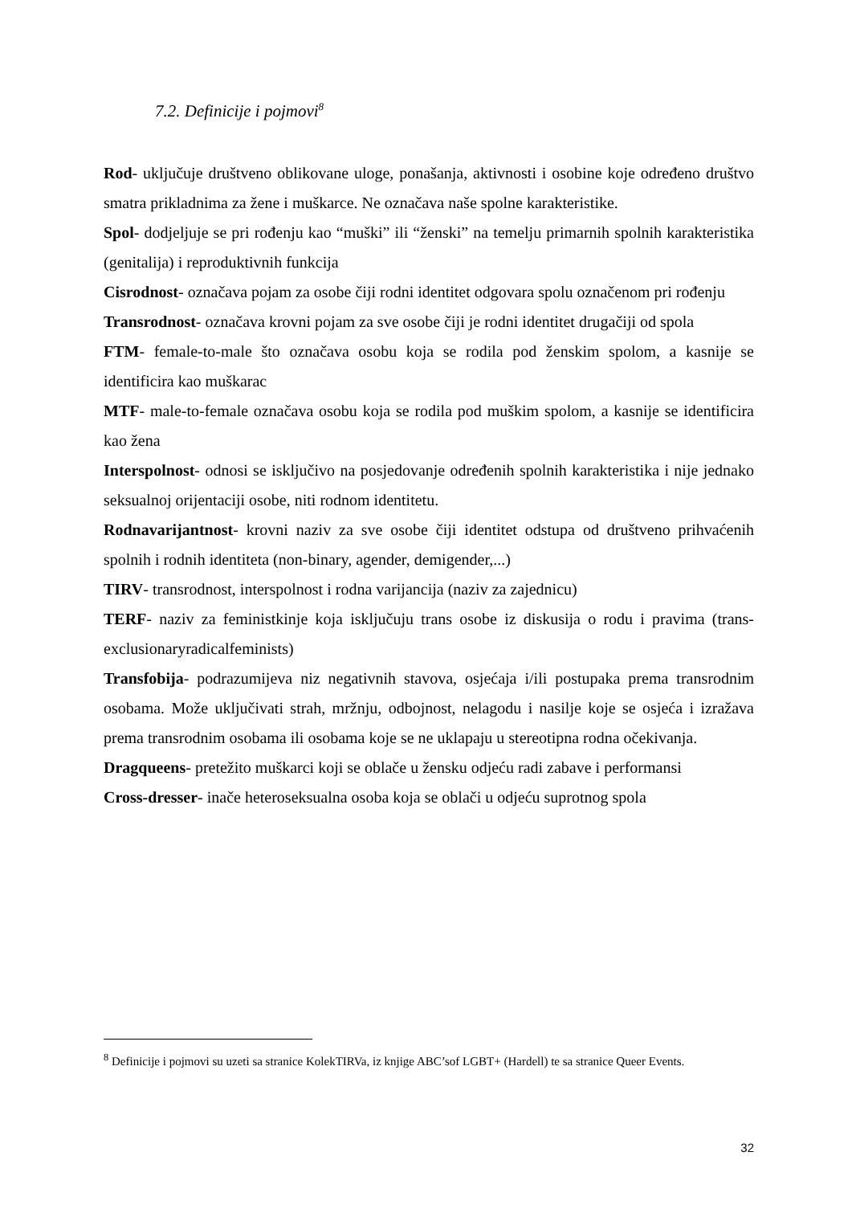7.2. Definicije i pojmovi<sup>8</sup>
Rod- uključuje društveno oblikovane uloge, ponašanja, aktivnosti i osobine koje određeno društvo smatra prikladnima za žene i muškarce. Ne označava naše spolne karakteristike.
Spol- dodjeljuje se pri rođenju kao “muški” ili “ženski” na temelju primarnih spolnih karakteristika (genitalija) i reproduktivnih funkcija
Cisrodnost- označava pojam za osobe čiji rodni identitet odgovara spolu označenom pri rođenju
Transrodnost- označava krovni pojam za sve osobe čiji je rodni identitet drugačiji od spola
FTM- female-to-male što označava osobu koja se rodila pod ženskim spolom, a kasnije se identificira kao muškarac
MTF- male-to-female označava osobu koja se rodila pod muškim spolom, a kasnije se identificira kao žena
Interspolnost- odnosi se isključivo na posjedovanje određenih spolnih karakteristika i nije jednako seksualnoj orijentaciji osobe, niti rodnom identitetu.
Rodnavarijantnost- krovni naziv za sve osobe čiji identitet odstupa od društveno prihvaćenih spolnih i rodnih identiteta (non-binary, agender, demigender,...)
TIRV- transrodnost, interspolnost i rodna varijancija (naziv za zajednicu)
TERF- naziv za feministkinje koja isključuju trans osobe iz diskusija o rodu i pravima (trans-exclusionaryradicalfeminists)
Transfobija- podrazumijeva niz negativnih stavova, osjećaja i/ili postupaka prema transrodnim osobama. Može uključivati strah, mržnju, odbojnost, nelagodu i nasilje koje se osjeća i izražava prema transrodnim osobama ili osobama koje se ne uklapaju u stereotipna rodna očekivanja.
Dragqueens- pretežito muškarci koji se oblače u žensku odjeću radi zabave i performansi
Cross-dresser- inače heteroseksualna osoba koja se oblači u odjeću suprotnog spola
<sup>8</sup> Definicije i pojmovi su uzeti sa stranice KolekTIRVa, iz knjige ABC’sof LGBT+ (Hardell) te sa stranice Queer Events.
32